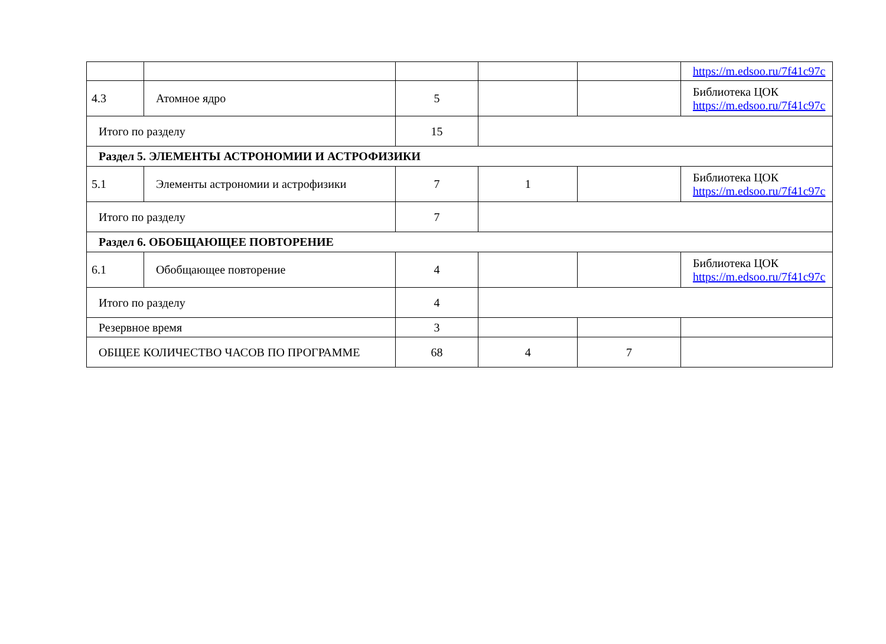| | | | | | https://m.edsoo.ru/7f41c97c |
| 4.3 | Атомное ядро | 5 | | | Библиотека ЦОК https://m.edsoo.ru/7f41c97c |
| Итого по разделу | | 15 | | | |
| Раздел 5. ЭЛЕМЕНТЫ АСТРОНОМИИ И АСТРОФИЗИКИ | | | | | |
| 5.1 | Элементы астрономии и астрофизики | 7 | 1 | | Библиотека ЦОК https://m.edsoo.ru/7f41c97c |
| Итого по разделу | | 7 | | | |
| Раздел 6. ОБОБЩАЮЩЕЕ ПОВТОРЕНИЕ | | | | | |
| 6.1 | Обобщающее повторение | 4 | | | Библиотека ЦОК https://m.edsoo.ru/7f41c97c |
| Итого по разделу | | 4 | | | |
| Резервное время | | 3 | | | |
| ОБЩЕЕ КОЛИЧЕСТВО ЧАСОВ ПО ПРОГРАММЕ | | 68 | 4 | 7 | |